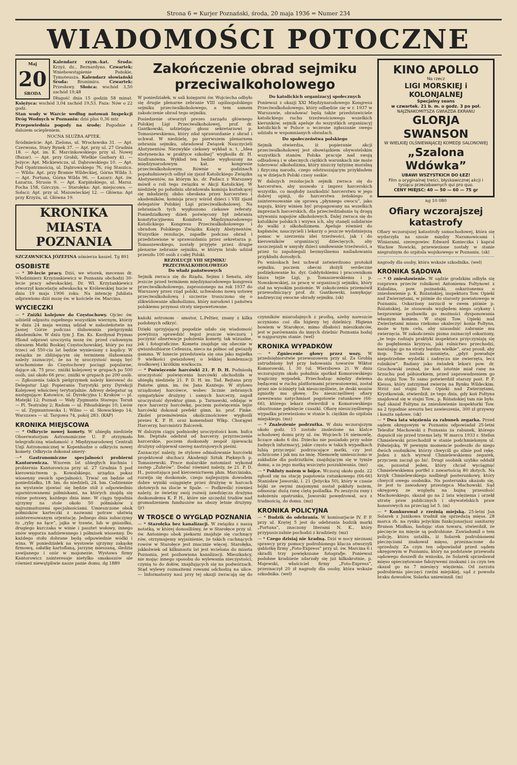Strona 6 = Kurjer Poznański, środa, 20 maja 1936 = Numer 234
WIADOMOŚCI POTOCZNE
Maj 20 ŚRODA
Kalendarz rzym.-kat. Środa: Krzyż. dz., Bernardyna. Czwartek: Wniebowstąpienie Pańskie, Tymoteusza. Kalendarz słowiański Środa: Bronimira. Czwartek: Przesławy. Słońca: wschód 3,50 zachód 19,48
Długość dnia 15 godzin 58 minut. Księżyca: wschód 3,04 zachód 19,53. Faza: Nów o 22 godz.
Stan wody w Warcie według notowań Inspekcji Dróg Wodnych w Poznaniu: dziś plus 0,36 mtr.
Przepowiednia pogody na środę: Pogodnie z dalszem ociepleniem.
NOCNA SŁUŻBA APTEK.
Śródmieście: Apt. Zielona, ul. Wrocławska 31. — Apt. Czerwona, Stary Rynek 37. — Apt. przy ul. 27 Grudnia 18. — Apt. im. K. Marcinkowskiego przy ul. Nowej (Bazar). — Apt. przy Grobli, Wielkie Garbary 41. — Jeżyce: Apt. Mickiewicza, ul. Dąbrowskiego 10. — Apt. Pod Opatrznością, ul. Dąbrowskiego 76, róg Staszica. — Wilda: Apt. przy Bramie Wildeckiej, Górna Wilda 3. — Apt. Fortuna, Górna Wilda 96. — Łazarz: Apt. św. Łazarza, Strusia 9. — Apt. Karpińskiego, ul. Marsz. Focha 158, Górczyn. — Starołęka: Apt. miejscowa. — Sołacz: Apt. przy ul. Mazowieckiej 12. — Główna: Apt przy Krzyżu, ul. Główna 19.
KRONIKA MIASTA POZNANIA
SZCZAWNICKA JÓZEFINA uśmierza kaszel. Tg 891
OSOBISTE
— * 30-lecie pracy. Dziś, we wtorek, mecenas dr. Włodzimierz Krzyżankiewicz w Poznaniu obchodzi 30-lecie pracy adwokackiej. Dr. Wł. Krzyżankiewicz otworzył kancelarję adwokacką w Królewskiej hucie w dniu 19 maja 1906 roku. Na intencję Jubilata odprawiono dziś mszę św. w kościele św. Marcina.
WYCIECZKI
— * Zniżki kolejowe do Częstochowy. Ojciec św. udzielił odpustu zupełnego wszystkim wiernym, którzy w dniu 24 maja wezmą udział w nabożeństwie na Jasnej Górze podczas ślubowania pielgrzymki akademików. W dniu tym J. Em. Ks. Kardynał Prymas Hlond odprawi uroczystą mszę św. przed cudownym obrazem Matki Boskiej Częstochowskiej, który po raz trzeci od 550-ciu lat będzie wyniesiony z kaplicy. W związku ze zbliżającym się terminem ślubowania należy zaznaczyć, że na tę uroczystość mogą być uruchomione do Częstochowy pociągi popularne, dające ok. 75 proc. zniżki kolejowej w grupach po 500 osób, zaś około 66 proc. zniżki w grupach po 200 osób. — Zgłoszenia takich pielgrzymek należy kierować do Delegatur Ligi Popierania Turystyki przy Dyrekcji Kolejowej właściwej terytorjalnie. Adresy delegatur są następujące: Katowice, ul. Dyrekcyjna 1; Kraków — pl. Matejki 12; Poznań — Wały Zygmunta Starego; Toruń — Pl. Teatralny 2; Radom — ul. Piłsudskiego 10; Lwów — ul. Zygmuntowska 1; Wilno — ul. Słowackiego 14; Warszawa — ul. Targowa 74, pokój 283. (KAP)
KRONIKA MIEJSCOWA
— * Odkrycie nowej komety. W ubiegłą niedzielę Obserwatorjum Astronomiczne U. P. otrzymało telegraficzną wiadomość z Międzynarodowej Centrali Unji Astronomicznej w Kopenhadze o odkryciu nowej komety. Odkrycia dokonał amery-
—* Gastronomiczne specjalności probierni Kantorowicza. Wzorem lat ubiegłych kuchnia i probiernia Kantorowicza przy ul. 27 Grudnia 5 pod kierownictwem p. Kowalskiego, urządza pokaz wiosenny swoich specjalności. Trwać on będzie od poniedziałku, 18. bm. do niedzieli, 24. bm. Codziennie na wystawie zjawiać się będzie stół z odpowiednio ugarnirowanemi półmiskami, na których znajdą się różne potrawy, każdego dnia inne. W ciągu tygodnia ujrzymy na stole około 50 półmisków z najrozmaitszemi specjalnościami. Umieszczone obok półmisków karteczki z nazwami potraw ułatwią zainteresowanym orjentację. Jednego dnia zobaczymy tu „ryby na łące”, jajka w trawie, lub w gniazdku, drugiego kurczaka w winie i pasztet wołowy, innego znów węgorza nadziewanego i półmisek wiosenny. Do każdego stołu dobrane będą odpowiednie wódki i wina. W poniedziałek na wystawie ujrzymy zakąskę firmową, sałatkę kartoflaną, jarzynę mieszaną, śledzia zawijanego i ozór w majonezie. Wystawa firmy Kantorowicz zainteresuje nietylko smakoszów ale również niewątpliwie nasze panie domu. dg 1889
Zakończenie obrad sejmiku przeciwalkoholowego
W poniedziałek, w sali księgarni św. Wojciecha odbyło się drugie plenarne zebranie VIII ogólnopolskiego sejmiku przeciwalkoholowego, a tem samem zakończenie obrad tego sejmiku.
Posiedzenie otworzył prezes zarządu głównego Polskiej Ligi Przeciwalkoholowej, prof. dr. Gantkowski, udzielając głosu sekretarzowi p. Tomaszewskiemu, który zdał sprawozdanie z obrad i uchwał. W niedzielę, po pierwszem plenarnem zebraniu sejmiku, obradował Związek Nauczycieli Abstynentów. Niezwykle ciekawy wykład n. t. „Idea abstynencka w praktyce szkolnej” wygłosiła dr. H. Szafranówna. Wykład ten będzie wygłoszony na międzynarodowym kat. kongresie przeciwalkoholowym. Równie w godzinach popołudniowych odbył się zjazd Katolickiego Związku Abstynentów, na którym ks. dr. Padacz z Warszawy mówił o roli tego związku w Akcji Katolickiej. W niedzielę po południu obradowała komisja kształcącej się młodzieży, słabo obesłana przez harcerstwo i akademików, komisja pracy wśród dzieci i VIII zjazd delegatów Polskiej Ligi przeciwalkoholowej. Na zebraniach tych wygłoszono ciekawe referaty. Poniedziałkowy dzień poświęcony był zebraniu konstytucyjnemu Komitetu Międzynarodowego Katolickiego Kongresu Przeciwalkoholowego i obradom Polskiego Związku Księży Abstynentów. Wszystkie rezolucje, zapadłe podczas obrad i przedstawione w sprawozdaniu przez sekretarza p. Tomaszewskiego, zostały przyjęte przez drugie plenarne zebranie sejmiku, w którym brało udział przeszło 100 osób z całej Polski.
REZOLUCJE VIII SEJMIKU PRZECIWALKOHOLOWEGO
Do władz państwowych
Sejmik zwraca się do Rządu, Sejmu i Senatu, aby jeszcze przed terminem międzynarodowego kongresu przeciwalkoholowego, zaproszonego na rok 1937 do Warszawy przez rząd polski, uchwalono nową ustawę przeciwalkoholową i szczerze troszczono się o zlikwidowanie alkoholizmu, który narodowi i państwu polskiemu przynosi straty niepowetowane.
Do katolickich organizacyj społecznych
Ponieważ z okazji XXI Międzynarodowego Kongresu Przeciwalkoholowego, który odbędzie się w r. 1937 w Warszawie, obradować będą także przedstawiciele katolickiego ruchu trzeźwościowego wszelkich kierunków, sejmik apeluje do wszystkich organizacyj katolickich w Polsce o wczesne zgłaszanie swego udziału w wspomnianych obradach.
Do społeczeństwa polskiego
Sejmik stwierdza, iż popieranie akcji przeciwalkoholowej jest obowiązkiem obywatelskim wszystkich stanów. Polska pracuje nad swoją odbudową i w obecnych ciężkich warunkach nie może tolerować alkoholizmu, który niszczy tężyznę moralną i fizyczną narodu, czego odstraszającym przykładem są w dziejach Polski czasy saskie.
W dalszych rezolucjach sejmik zwraca się do harcerstwa, aby usuwało z imprez harcerskich wszystko, co mogłoby zaszkodzić harcerstwu w jego dobrej opinji, do harcerstwa żeńskiego o zainteresowanie się sprawą „płynnego owocu”, jako napoju, który winien być propagowany na wszelkich imprezach harcerskich, dla przeciwdziałania tą drogą używaniu napojów alkoholowych. Dalej zwraca się do katolików polskich i wzywa ich, aby stanęli solidarnie do walki z alkoholizmem. Apeluje również do kapłanów, nauczycieli i lekarzy o jeszcze wydatniejszą pomoc w szerzeniu idei trzeźwości, jak i do kierowników organizacyj dziecięcych, aby zaszczepiali w umysły dzieci umiłowanie trzeźwości, a przez to zapobiegali bezmyślnemu naśladowaniu przykładu dorosłych.
Po wnioskach bez uchwał zatwierdzono protokół sejmiku, poczem obecni złożyli serdeczne podziękowanie ks. dyr. Gałdyńskiemu i pracownikom biura tejże Ligi, p. Tomaszewskiemu i p. Nowakowskiej, za pracę w organizacji sejmiku, który stał na wysokim poziomie. W zakończeniu przemówił przewodniczący prof. dr. Gantkowski, zamykając nadzwyczaj owocne obrady sejmiku. (sk)
kański astronom - amator, L.Peltier, znany z kilku podobnych odkryć.
Dzięki sprzyjającej pogodzie udało się wiadomość powyższą sprawdzić tegoż jeszcze wieczoru i poczynić obserwacje położenia komety, tak wizualne, jak i fotograficzne. Kometa znajduje się obecnie w gwiazdozbiorze Cefeusza, nieco na północ od gwiazdy gamma. W lunecie przedstawia się ona jako mgiełka 9 wielkości gwiazdowej o lekkiej kondenzacji środkowej i krótkim warkoczu.
— * Poświęcenie harcówki 21. P. D. H. Podniosłą uroczystość poświęcenia harcówki obchodziła w ubiegłą niedzielę 21. P. D. H. im. Tad. Rejtana przy Państw. gimn. im. św. Jana Kantego. W stylowo urządzonej harcówce, wobec licznie zebranych sympatyków drużyny i samych harcerzy, zagaił uroczystość dyrektor gimn. p. Tarnawski, oddając w ręce harcerzy harcówkę, poczem poświęcenia tejże harcówki dokonał prefekt gimn. ks. prof. Finke. Zkolei przemówienia okolicznościowe wygłosili prezes K. P. H. oraz komendant Wlkp. Chorągwi Harcerzy, harcmistrz Balcerek.
W dalszym ciągu podniosłej uroczystości kom. hufca hm. Deptuła odebrał od harcerzy przyrzeczenie harcerskie, poczem doskonały zespół śpiewacki drużyny odśpiewał szereg nastrojowych pieśni.
Zaznaczyć należy, że stylowe odmalowanie harcówki projektował słuchacz Akademji Sztuk Pięknych p. Tomaszewski. Prace malarskie natomiast wykonał zastęp „Żubrów”. Dodać również należy, że 21. P. D. H., pozostająca pod kierownictwem phm. Marciniaka, rozwija się doskonale, czego najlepszym dowodem dobre wyniki osiągnięte przez drużynę w harcach złotowych na zlocie w Spale. — Podkreślić również należy, że świetny swój rozwój zawdzięcza drużyna doskonałemu K. P. H., które nie szczędzi trudów nad gromadzeniem funduszów na obozy letnie drużyny. (jr)
W TROSCE O WYGLĄD POZNANIA
— * Starołęka bez kanalizacji. W związku z naszą notatką, w której donosiliśmy, że w Starołęce przy ul. św. Antoniego obok piekarni znajduje się cuchnący rów, otrzymujemy wyjaśnienie, że takich cuchnących rowów w Starołęce jest znacznie więcej. Starołęka, jakkolwiek od kilkunastu lat jest wcielona do miasta Poznania, jest pozbawiona kanalizacji. Mieszkańcy, nie mając innego sposobu do wylewania nieczystości, czynią to do dołów, znajdujących się na podwórzach. Stąd wylewy rozmaitemi rowami odchodzą na ulice. — Informatorzy nasi przy tej okazji zwracają się do czynników miarodajnych z prośbą, ażeby nareszcie uczyniono coś dla higieny tej dzielnicy. Higiena bowiem w Starołęce, mimo dbałości mieszkańców, jest w porównaniu do innych dzielnic Poznania bodaj w najgorszym stanie. (wel)
KRONIKA WYPADKÓW
— * Zgniecenie głowy przez wozy. W przedsiębiorstwie przewozowem przy ul. Za Groblą zatrudniony był przy ładowaniu towarów Wiktor Komorowski, l. 30 (ul. Wierzbowa 2). W dniu wczorajszym około południa spotkał Komorowskiego tragiczny wypadek. Przechodząc między dwiema będącemi w ruchu platformami przewozowemi, został przez nie ściśnięty tak nieszczęśliwie, że deski wozów zgniotły mu głowę. Do nieszczęśliwej ofiary zawezwano natychmiast pogotowie ratunkowe (66-66), którego lekarz stwierdził u Komorowskiego obustronne pęknięcie czaszki. Ofiarę nieszczęśliwego wypadku przewieziono w stanie b. ciężkim do szpitala miejskiego. (mz)
— * Znalezienie podrzutka. W dniu wczorajszym około godz. 15 zostało znalezione na klatce schodowej domu przy ul. św. Wojciech 16 niemowlę, liczące około 6 dni. Dziecko nie posiadało przy sobie żadnych informacyj, jakie często w takich wypadkach lubią przyczepić podrzucające matki, czy jest ochrzcone i jak mu na imię. Niemowlę umieszczono w zakładzie dla podrzutków, znajdującym się w tymże domu, a za jego matką wszczęto poszukiwania. (mz)
— * Pokłuty nożem w bójce. Wczoraj około godz. 22 zgłosił się na stację pogotowia ratunkowego (66-66) Stanisław Jaworski, l. 21 (Jeżycka 50), który w czasie bójki ze swymi znajomymi został pokłuty nożem, odnosząc dużą ranę ciętą pośladka. Po zeszyciu rany i nałożeniu opatrunku, Jaworski powędrował, acz z trudnością, do domu. (mz)
KRONIKA POLICYJNA
— * Budzik do odebrania. W komisarjacie IV. P. P. przy ul. Krętej 5 jest do odebrania budzik marki „Fortuna”, znaczony literami N. K., który przypuszczalnie pochodzi z kradzieży. (mz)
— * Czego dzisiaj nie kradną. Dziś w nocy nieznani sprawcy przy pomocy podrobionego klucza otworzyli gablotkę firmy „Foto-Express” przy ul. św. Marcina 6 i skradli trzy powiększone fotografje. Ponieważ podobne kradzieże zdarzały się już kilkakrotnie, p. Majewski, właściciel firmy „Foto-Express”, przeznaczył 20 zł nagrody dla osoby, która wskaże szkodnika. (wel)
KINO APOLLO
Na rzecz
LIGI MORSKIEJ i KOLONJALNEJ
Specjalny seans
w czwartek. 21 b. m. o godz. 3 po poł.
NAJZNAKOMITSZA GWIAZDA EKRANU
GLORJA SWANSON
W WIELKIEJ OLŚNIEWAJĄCEJ KOMEDJI SALONOWEJ
„Szalona Wdówka”
UBAWI WSZYSTKICH DO ŁEZ!
Film o oryginalnej treści, błyskawicznej akcji i tysiącu przezabawnych qui pro quo.
CENY MIEJSC: 40 — 50 — 60 — 75 gr
ng 10 080
Ofiary wczorajszej katastrofy
Ofiary wczorajszej katastrofy samochodowej, która się wydarzyła na szosie między Naramowicami i Winiarami, szeregowiec Edward Konieczka i kapral Wacław Nowicki, przewiezione zostały w stanie niegroźnym do szpitala wojskowego w Poznaniu. (sk)
nagrody dla osoby, która wskaże szkodnika. (wel)
KRONIKA SĄDOWA
— * O zniesławienie. W sądzie grodzkim odbyła się rozprawa przeciw rolnikowi Antoniemu Foltynowi z Kubalina, pow. poznański, oskarżonemu o zniesławienie p. K. Różańskiej, inspektora Tow. Opieki nad Zwierzętami, w piśmie do starosty powiatowego w Poznaniu. Oskarżony zarzucił w swem piśmie p. Różańskiej, że stosowała względem niego szykany i bezprawnie pozbawiła go możności dysponowania własnym koniem. W stajni Tow. Opieki nad Zwierzętami miano rzekomo okaleczyć konia Foltyna, może w tym celu, aby uzasadnić zabranie mu zwierzęcia. W zakończeniu pisma zaznaczył oskarżony, „że tego rodzaju praktyki inspektora przyczyniają się do pogłębienia kryzysu, jaki rolnictwo przechodzi, narażając go na straty bardzo wielkie”, oraz prosił, aby insp. Tow. została usunięta, „gdyż powoduje niepotrzebne wydatki i zadręcza nie zwierzęta, lecz rolników”. Badany jako świadek lekarz pow. dr. Grochowski zeznał, że koń istotnie miał ranę na brzuchu pod półszorkiem, przed zaprowadzeniem go do stajni Tow. To samo potwierdził starszy post. P. P. Kiessa, który zatrzymał zwierzę na Rynku Wildeckim. Stróż zaś stajni Tow. Opieki nad Zwierzętami, Krystkowiak, stwierdził, że tego dnia, gdy koń Foltyna znajdował się w stajni Tow., p. Różańskiej tam nie było. Sąd skazał Foltyna za zniesławienie inspektorki Tow. na 2 tygodnie aresztu bez zawieszenia, 300 zł grzywny i koszta sądowe. (sk)
— * Dwa lata więzienia za rabunek zegarka. Przed sądem okręgowym w Poznaniu odpowiadał 25-letni Telesfor Machowski z Poznania za rabunek, którego dopuścił się przed trzema laty. W marcu 1933 r. Stefan Chmielewski przechodził w stanie podchmielonym ul. Półwiejską. W pewnym momencie podeszło do niego dwóch osobników, którzy chwycili go silnie pod rękę. Jeden z nich wyrwał Chmielewskiemu zegarek, przyczem zaczął go bić. Drugi osobnik szybko oddalił się, pozostał jeden, który chciał wyciągnąć Chmielewskiemu portfel z zawartością 80 złotych. Na krzyk Chmielewskiego nadbiegł posterunkowy, który chwycił owego osobnika. Na posterunku okazało się, że jest to zawodowy przestępca Machowski. Sąd okręgowy, ze względu na bujną przeszłość Machowskiego, skazał go na 2 lata więzienia i orzekł utratę praw publicznych i obywatelskich praw honorowych na przeciąg lat 5. (m)
— * Konkurował z rzeźnią miejską. 25-letni Jan Solarek z Junikowa trudnił się sprzedażą mięsa. 28 marca rb. na rynku jeżyckim funkcjonarjusz sanitarny Brunon Miałkas, badając stan towaru, stwierdził, że pieczęcie na mięsie są podrobione. Zawiadomił o tem policję, która ustaliła, iż Solarek podrobionemi pieczęciami znakował mięso, przeznaczone do sprzedaży. Za czyn ten odpowiadał przed sądem okręgowym w Poznaniu, który na podstawie przewodu sądowego doszedł do wniosku, że Solarek sprzedawał mięso opieczętowane fałszywemi znakami i za czyn ten skazał go na 7 miesięcy więzienia. Od zarzutu podrobienia pieczęci rzeźni miejskiej, sąd z powodu braku dowodów, Solarka uniewinnił. (m)